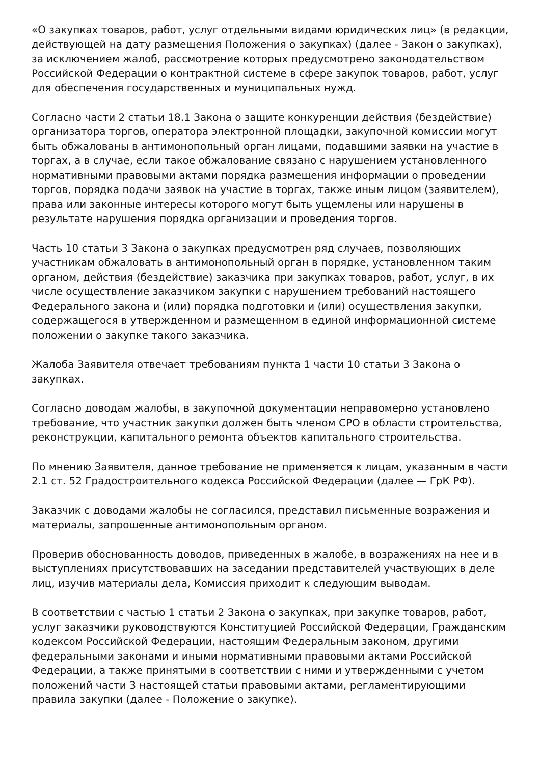«О закупках товаров, работ, услуг отдельными видами юридических лиц» (в редакции, действующей на дату размещения Положения о закупках) (далее - Закон о закупках), за исключением жалоб, рассмотрение которых предусмотрено законодательством Российской Федерации о контрактной системе в сфере закупок товаров, работ, услуг для обеспечения государственных и муниципальных нужд.
Согласно части 2 статьи 18.1 Закона о защите конкуренции действия (бездействие) организатора торгов, оператора электронной площадки, закупочной комиссии могут быть обжалованы в антимонопольный орган лицами, подавшими заявки на участие в торгах, а в случае, если такое обжалование связано с нарушением установленного нормативными правовыми актами порядка размещения информации о проведении торгов, порядка подачи заявок на участие в торгах, также иным лицом (заявителем), права или законные интересы которого могут быть ущемлены или нарушены в результате нарушения порядка организации и проведения торгов.
Часть 10 статьи 3 Закона о закупках предусмотрен ряд случаев, позволяющих участникам обжаловать в антимонопольный орган в порядке, установленном таким органом, действия (бездействие) заказчика при закупках товаров, работ, услуг, в их числе осуществление заказчиком закупки с нарушением требований настоящего Федерального закона и (или) порядка подготовки и (или) осуществления закупки, содержащегося в утвержденном и размещенном в единой информационной системе положении о закупке такого заказчика.
Жалоба Заявителя отвечает требованиям пункта 1 части 10 статьи 3 Закона о закупках.
Согласно доводам жалобы, в закупочной документации неправомерно установлено требование, что участник закупки должен быть членом СРО в области строительства, реконструкции, капитального ремонта объектов капитального строительства.
По мнению Заявителя, данное требование не применяется к лицам, указанным в части 2.1 ст. 52 Градостроительного кодекса Российской Федерации (далее — ГрК РФ).
Заказчик с доводами жалобы не согласился, представил письменные возражения и материалы, запрошенные антимонопольным органом.
Проверив обоснованность доводов, приведенных в жалобе, в возражениях на нее и в выступлениях присутствовавших на заседании представителей участвующих в деле лиц, изучив материалы дела, Комиссия приходит к следующим выводам.
В соответствии с частью 1 статьи 2 Закона о закупках, при закупке товаров, работ, услуг заказчики руководствуются Конституцией Российской Федерации, Гражданским кодексом Российской Федерации, настоящим Федеральным законом, другими федеральными законами и иными нормативными правовыми актами Российской Федерации, а также принятыми в соответствии с ними и утвержденными с учетом положений части 3 настоящей статьи правовыми актами, регламентирующими правила закупки (далее - Положение о закупке).